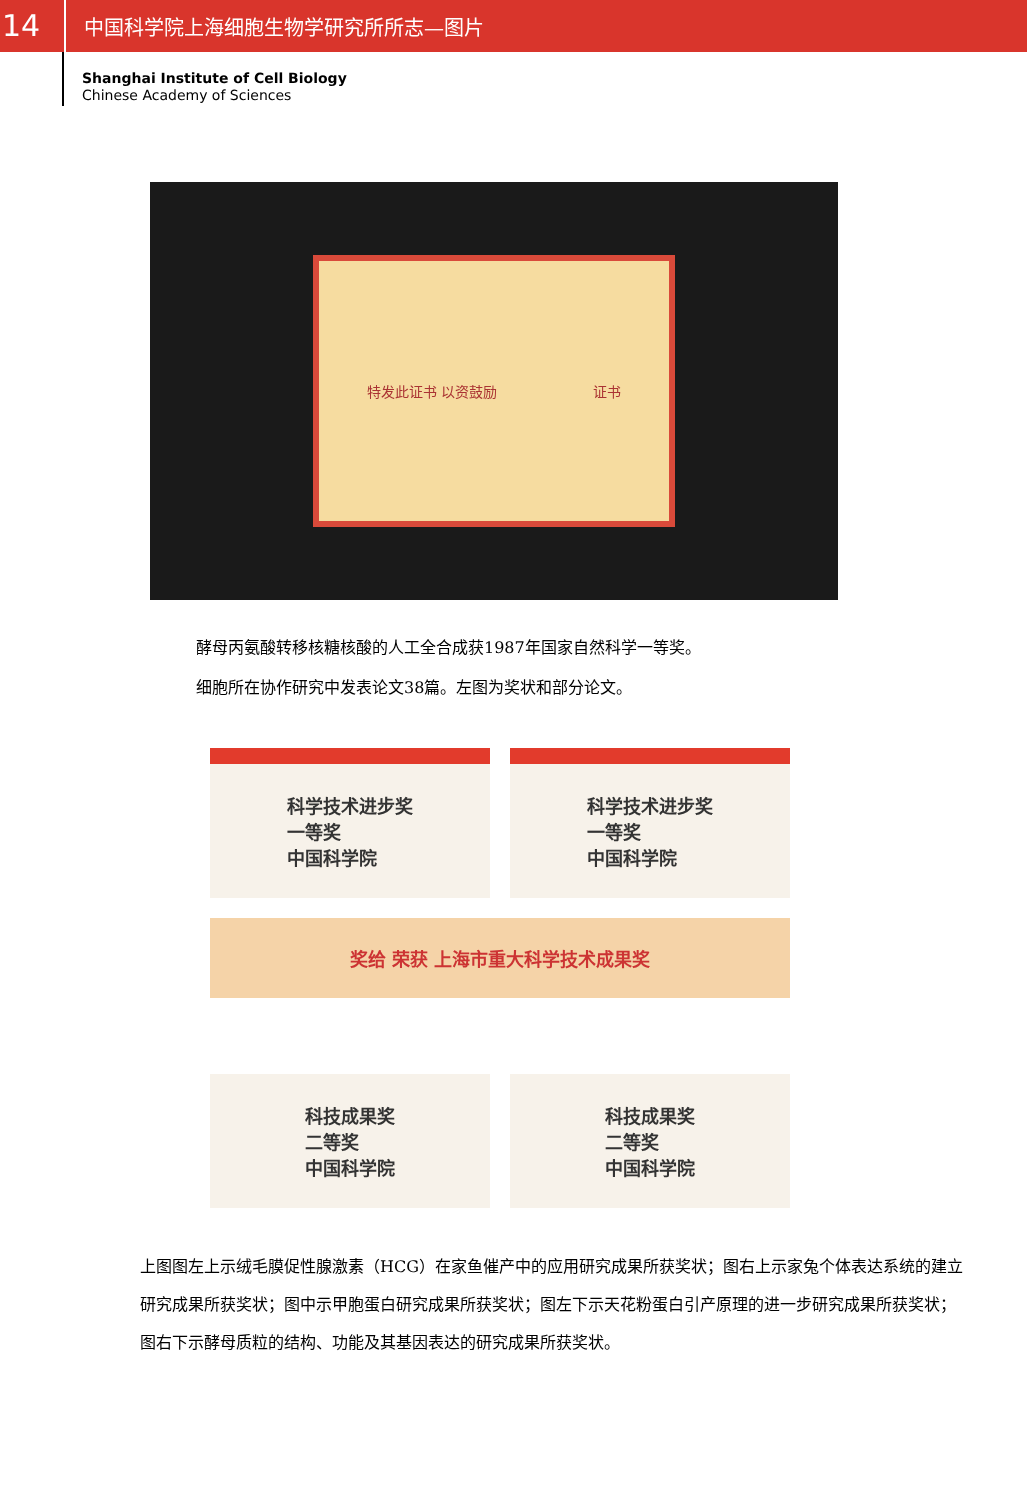14
中国科学院上海细胞生物学研究所所志—图片
Shanghai Institute of Cell Biology
Chinese Academy of Sciences
特发此证书 以资鼓励 证书
酵母丙氨酸转移核糖核酸的人工全合成获1987年国家自然科学一等奖。
细胞所在协作研究中发表论文38篇。左图为奖状和部分论文。
科学技术进步奖
一等奖
中国科学院
科学技术进步奖
一等奖
中国科学院
奖给 荣获 上海市重大科学技术成果奖
科技成果奖
二等奖
中国科学院
科技成果奖
二等奖
中国科学院
上图图左上示绒毛膜促性腺激素（HCG）在家鱼催产中的应用研究成果所获奖状；图右上示家兔个体表达系统的建立研究成果所获奖状；图中示甲胞蛋白研究成果所获奖状；图左下示天花粉蛋白引产原理的进一步研究成果所获奖状；图右下示酵母质粒的结构、功能及其基因表达的研究成果所获奖状。